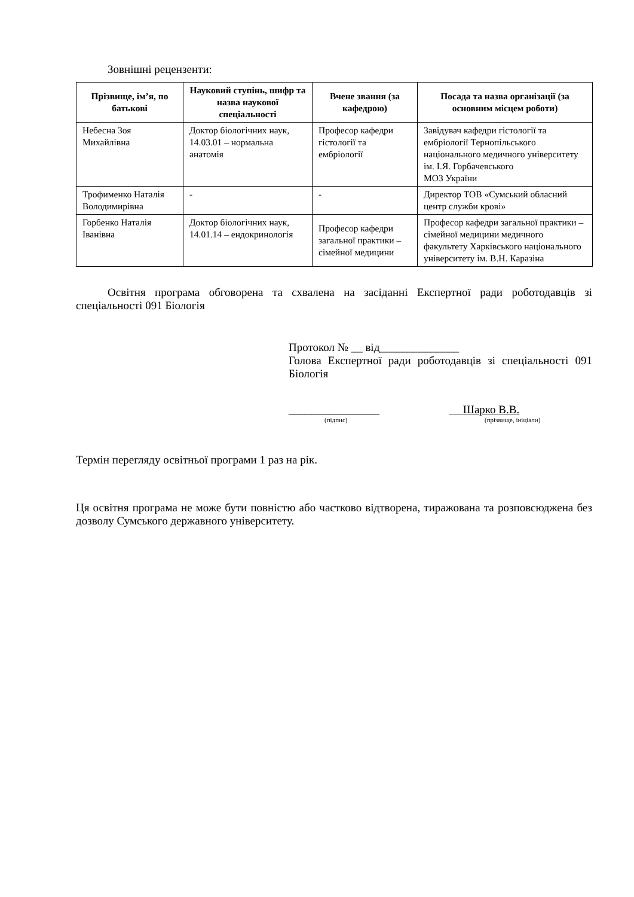Зовнішні рецензенти:
| Прізвище, ім’я, по батькові | Науковий ступінь, шифр та назва наукової спеціальності | Вчене звання (за кафедрою) | Посада та назва організації (за основним місцем роботи) |
| --- | --- | --- | --- |
| Небесна Зоя Михайлівна | Доктор біологічних наук, 14.03.01 – нормальна анатомія | Професор кафедри гістології та ембріології | Завідувач кафедри гістології та ембріології Тернопільського національного медичного університету ім. І.Я. Горбачевського МОЗ України |
| Трофименко Наталія Володимирівна | - | - | Директор ТОВ «Сумський обласний центр служби крові» |
| Горбенко Наталія Іванівна | Доктор біологічних наук, 14.01.14 – ендокринологія | Професор кафедри загальної практики – сімейної медицини | Професор кафедри загальної практики – сімейної медицини медичного факультету Харківського національного університету ім. В.Н. Каразіна |
Освітня програма обговорена та схвалена на засіданні Експертної ради роботодавців зі спеціальності 091 Біологія
Протокол № __ від______________
Голова Експертної ради роботодавців зі спеціальності 091 Біологія
________________
(підпис)
Шарко В.В.
(прізвище, ініціали)
Термін перегляду освітньої програми 1 раз на рік.
Ця освітня програма не може бути повністю або частково відтворена, тиражована та розповсюджена без дозволу Сумського державного університету.